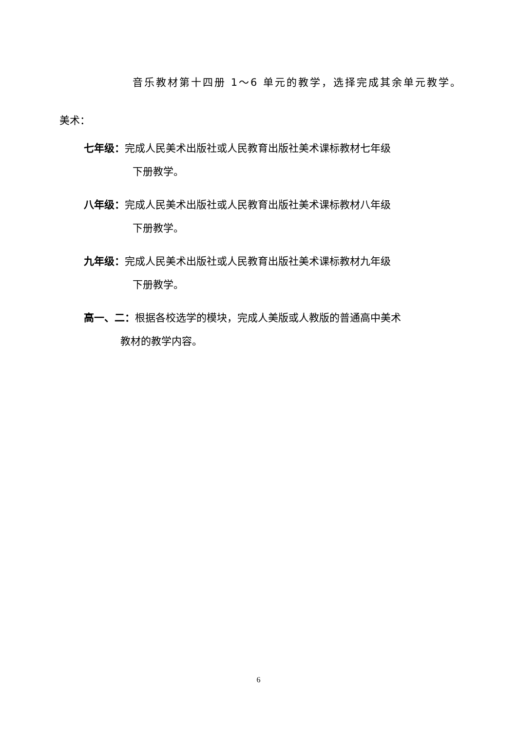音乐教材第十四册 1～6 单元的教学，选择完成其余单元教学。
美术：
七年级：完成人民美术出版社或人民教育出版社美术课标教材七年级
下册教学。
八年级：完成人民美术出版社或人民教育出版社美术课标教材八年级
下册教学。
九年级：完成人民美术出版社或人民教育出版社美术课标教材九年级
下册教学。
高一、二：根据各校选学的模块，完成人美版或人教版的普通高中美术
教材的教学内容。
6